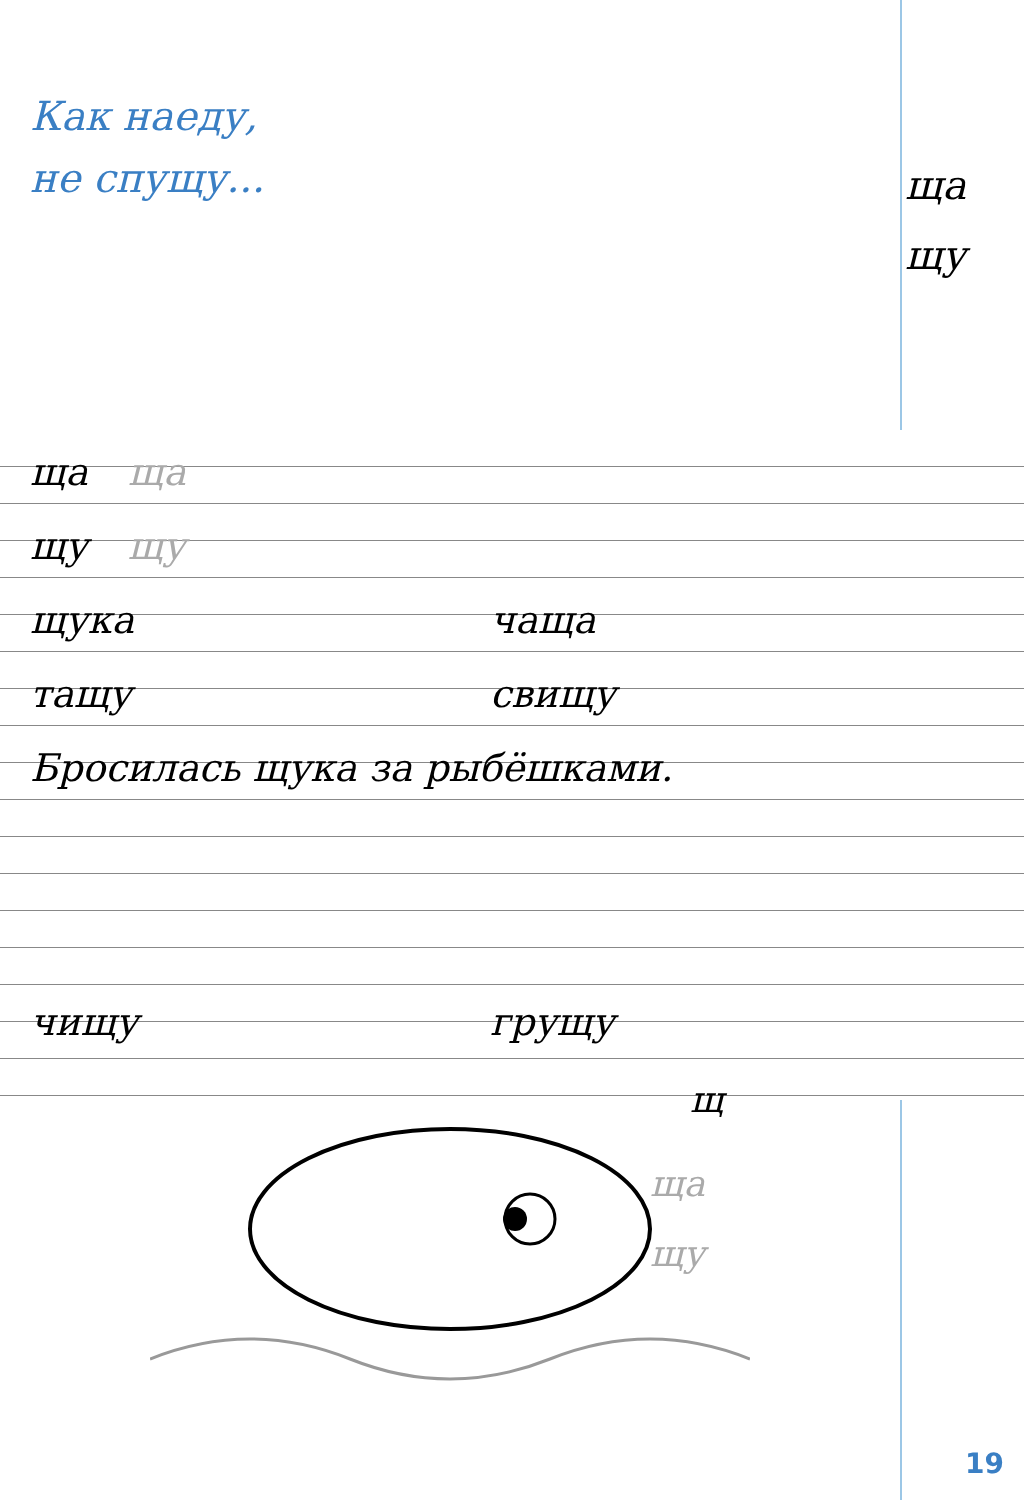Как наеду,
не спущу...
ща ща
щу щу
щука чаща
тащу свищу
Бросилась щука за рыбёшками.
чищу грущу
щ
ща
щу
ща
щу
19